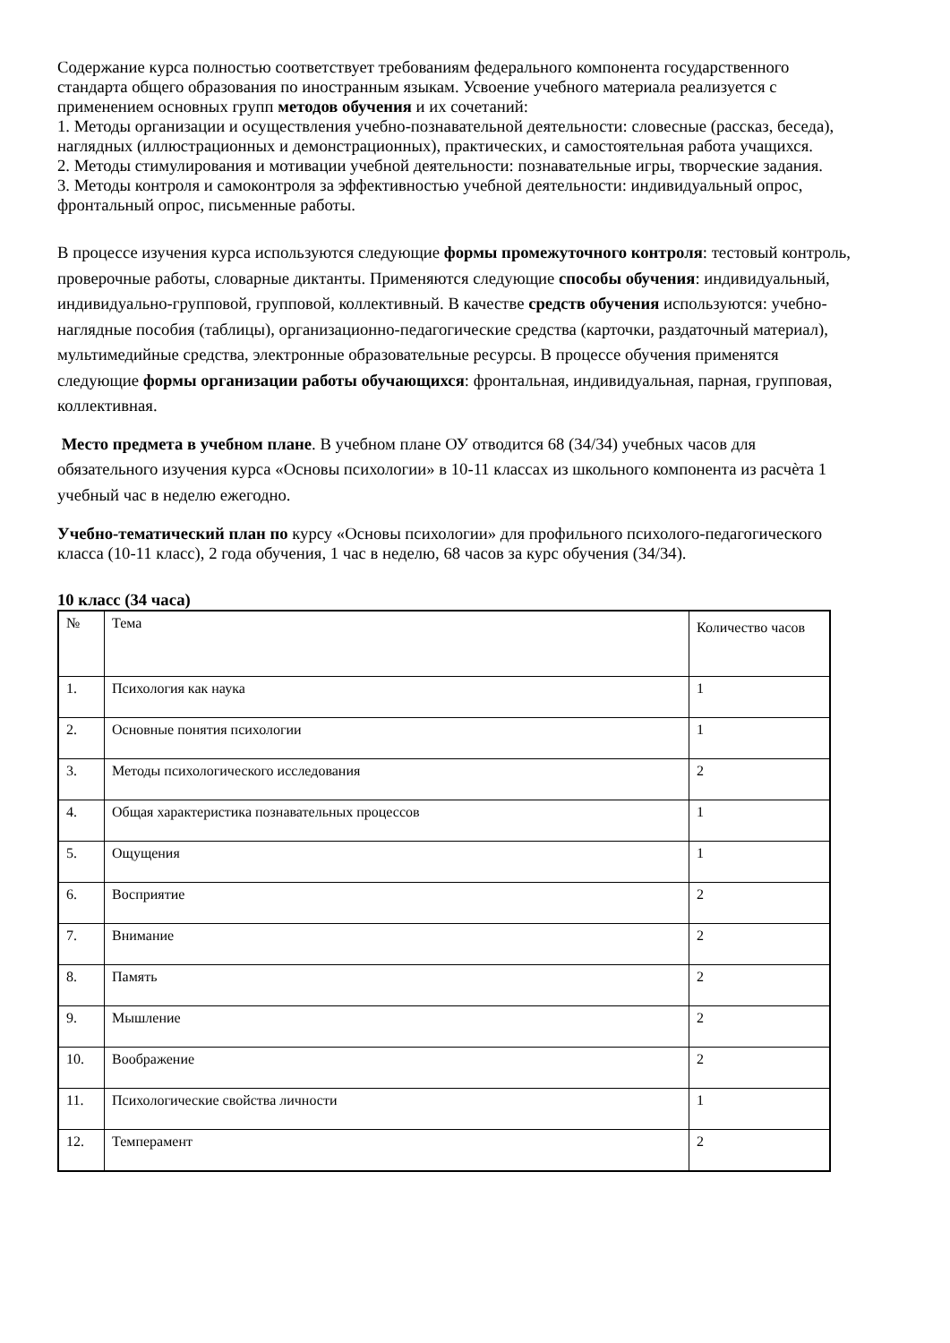Содержание курса полностью соответствует требованиям федерального компонента государственного стандарта общего образования по иностранным языкам. Усвоение учебного материала реализуется с применением основных групп методов обучения и их сочетаний:
1. Методы организации и осуществления учебно-познавательной деятельности: словесные (рассказ, беседа), наглядных (иллюстрационных и демонстрационных), практических, и самостоятельная работа учащихся.
2. Методы стимулирования и мотивации учебной деятельности: познавательные игры, творческие задания.
3. Методы контроля и самоконтроля за эффективностью учебной деятельности: индивидуальный опрос, фронтальный опрос, письменные работы.
В процессе изучения курса используются следующие формы промежуточного контроля: тестовый контроль, проверочные работы, словарные диктанты. Применяются следующие способы обучения: индивидуальный, индивидуально-групповой, групповой, коллективный. В качестве средств обучения используются: учебно-наглядные пособия (таблицы), организационно-педагогические средства (карточки, раздаточный материал), мультимедийные средства, электронные образовательные ресурсы. В процессе обучения применятся следующие формы организации работы обучающихся: фронтальная, индивидуальная, парная, групповая, коллективная.
Место предмета в учебном плане. В учебном плане ОУ отводится 68 (34/34) учебных часов для обязательного изучения курса «Основы психологии» в 10-11 классах из школьного компонента из расчѐта 1 учебный час в неделю ежегодно.
Учебно-тематический план по курсу «Основы психологии» для профильного психолого-педагогического класса (10-11 класс), 2 года обучения, 1 час в неделю, 68 часов за курс обучения (34/34).
10 класс (34 часа)
| № | Тема | Количество часов |
| 1. | Психология как наука | 1 |
| 2. | Основные понятия психологии | 1 |
| 3. | Методы психологического исследования | 2 |
| 4. | Общая характеристика познавательных процессов | 1 |
| 5. | Ощущения | 1 |
| 6. | Восприятие | 2 |
| 7. | Внимание | 2 |
| 8. | Память | 2 |
| 9. | Мышление | 2 |
| 10. | Воображение | 2 |
| 11. | Психологические свойства личности | 1 |
| 12. | Темперамент | 2 |